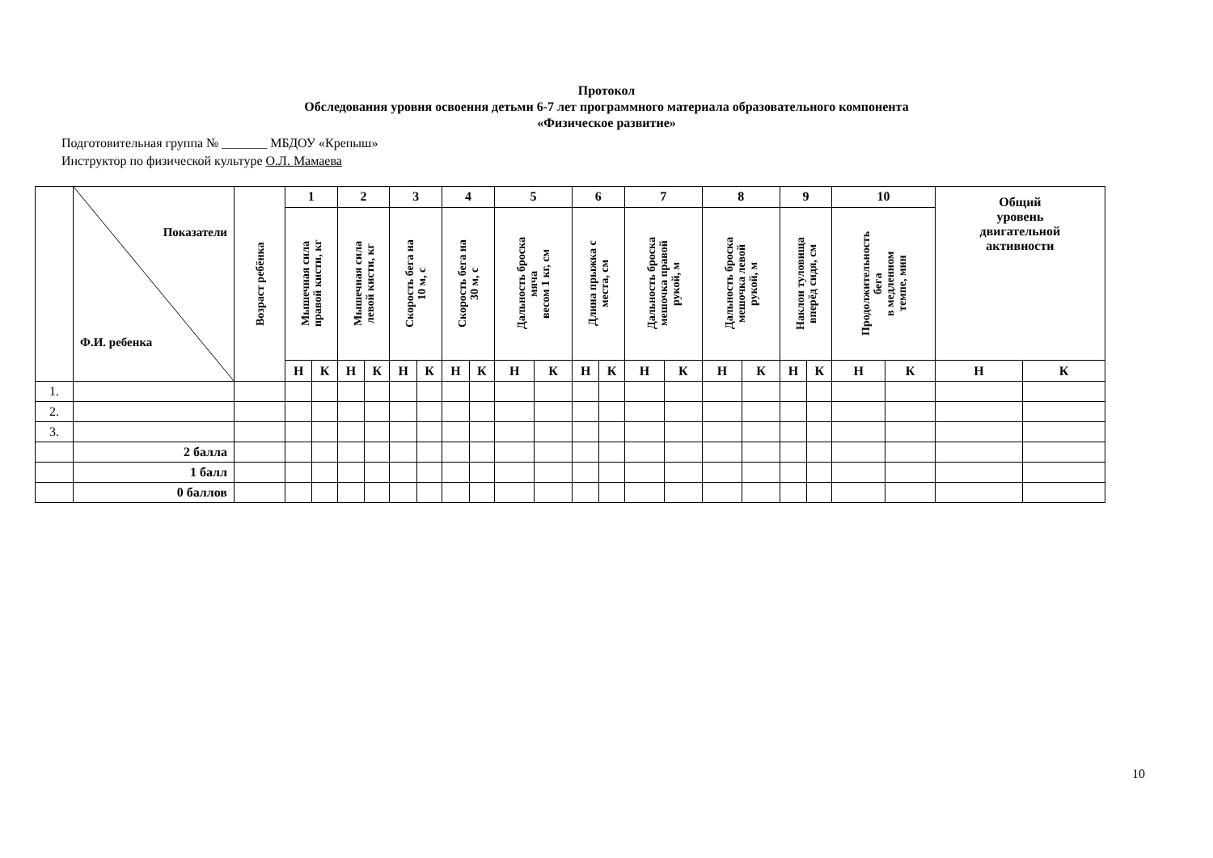Протокол
Обследования уровня освоения детьми 6-7 лет программного материала образовательного компонента
«Физическое развитие»
Подготовительная группа № _______ МБДОУ «Крепыш»
Инструктор по физической культуре О.Л. Мамаева
| | Показатели Ф.И. ребенка | Возраст ребёнка | 1 | | 2 | | 3 | | 4 | | 5 | | 6 | | 7 | | 8 | | 9 | | 10 | | Общий уровень двигательной активности | |
| | | | Мышечная сила правой кисти, кг | | Мышечная сила левой кисти, кг | | Скорость бега на 10 м, с | | Скорость бега на 30 м, с | | Дальность броска мяча весом 1 кг, см | | Длина прыжка с места, см | | Дальность броска мешочка правой рукой, м | | Дальность броска мешочка левой рукой, м | | Наклон туловища вперёд сидя, см | | Продолжительность бега в медленном темпе, мин | | | |
| | | | Н | К | Н | К | Н | К | Н | К | Н | К | Н | К | Н | К | Н | К | Н | К | Н | К | Н | К |
| 1. | | | | | | | | | | | | | | | | | | | | | | | | |
| 2. | | | | | | | | | | | | | | | | | | | | | | | | |
| 3. | | | | | | | | | | | | | | | | | | | | | | | | |
| | 2 балла | | | | | | | | | | | | | | | | | | | | | | | |
| | 1 балл | | | | | | | | | | | | | | | | | | | | | | | |
| | 0 баллов | | | | | | | | | | | | | | | | | | | | | | | |
10